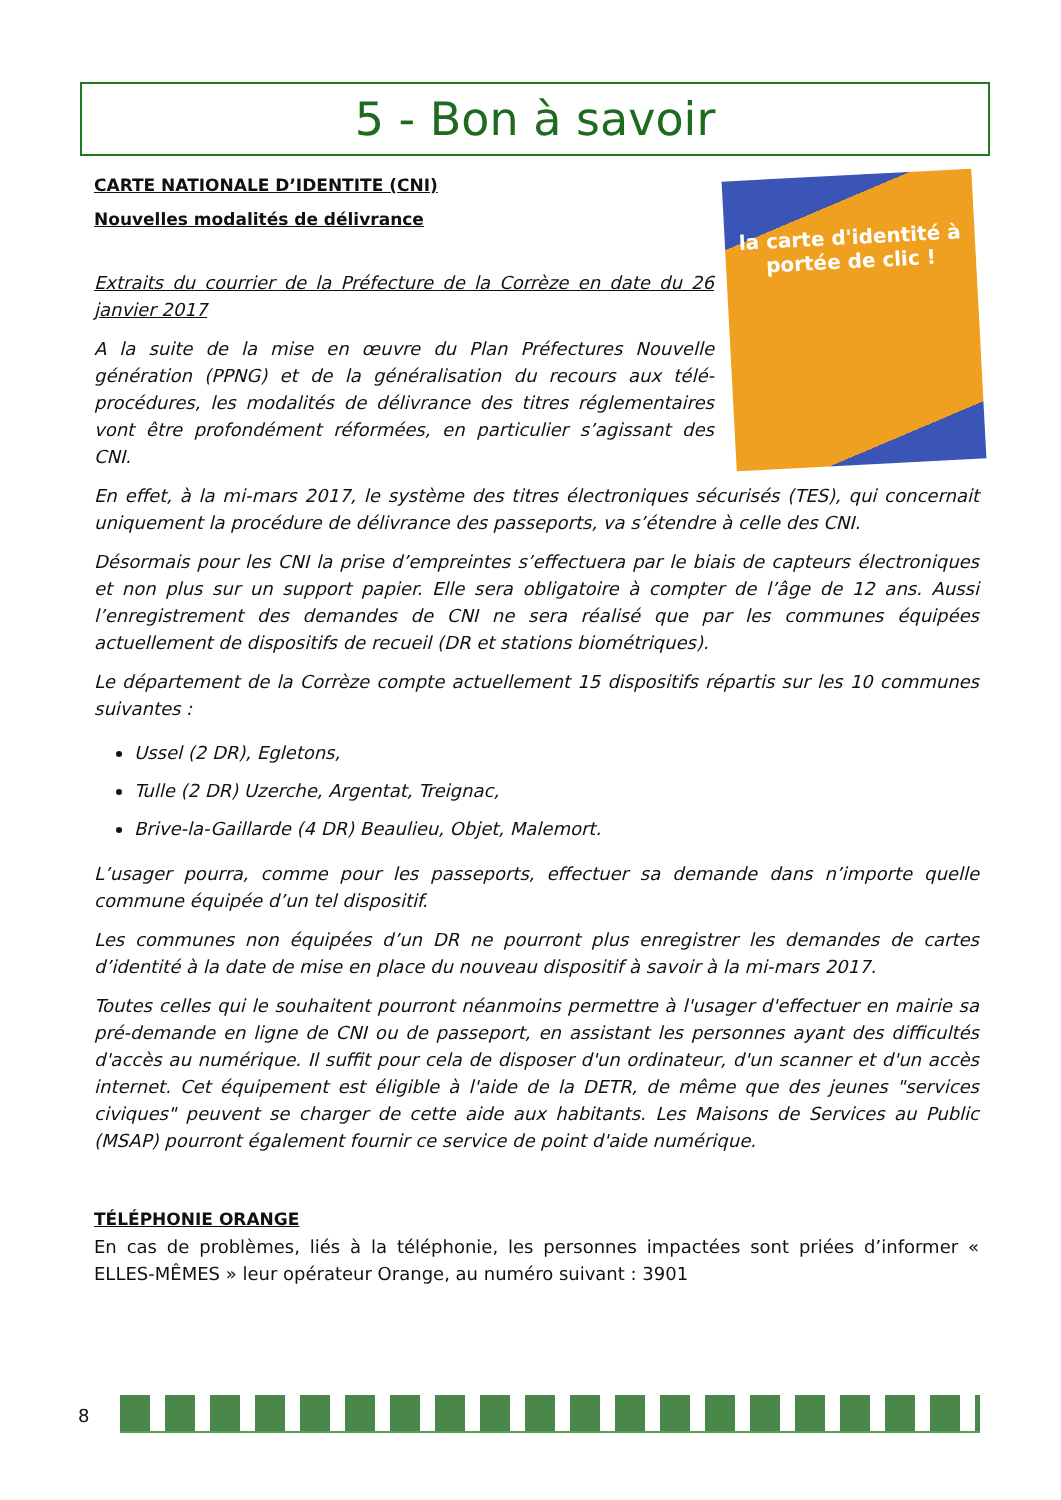5 - Bon à savoir
la carte d'identité à portée de clic !
CARTE NATIONALE D’IDENTITE (CNI)
Nouvelles modalités de délivrance
Extraits du courrier de la Préfecture de la Corrèze en date du 26 janvier 2017
A la suite de la mise en œuvre du Plan Préfectures Nouvelle génération (PPNG) et de la généralisation du recours aux télé-procédures, les modalités de délivrance des titres réglementaires vont être profondément réformées, en particulier s’agissant des CNI.
En effet, à la mi-mars 2017, le système des titres électroniques sécurisés (TES), qui concernait uniquement la procédure de délivrance des passeports, va s’étendre à celle des CNI.
Désormais pour les CNI la prise d’empreintes s’effectuera par le biais de capteurs électroniques et non plus sur un support papier. Elle sera obligatoire à compter de l’âge de 12 ans. Aussi l’enregistrement des demandes de CNI ne sera réalisé que par les communes équipées actuellement de dispositifs de recueil (DR et stations biométriques).
Le département de la Corrèze compte actuellement 15 dispositifs répartis sur les 10 communes suivantes :
Ussel (2 DR), Egletons,
Tulle (2 DR) Uzerche, Argentat, Treignac,
Brive-la-Gaillarde (4 DR) Beaulieu, Objet, Malemort.
L’usager pourra, comme pour les passeports, effectuer sa demande dans n’importe quelle commune équipée d’un tel dispositif.
Les communes non équipées d’un DR ne pourront plus enregistrer les demandes de cartes d’identité à la date de mise en place du nouveau dispositif à savoir à la mi-mars 2017.
Toutes celles qui le souhaitent pourront néanmoins permettre à l'usager d'effectuer en mairie sa pré-demande en ligne de CNI ou de passeport, en assistant les personnes ayant des difficultés d'accès au numérique. Il suffit pour cela de disposer d'un ordinateur, d'un scanner et d'un accès internet. Cet équipement est éligible à l'aide de la DETR, de même que des jeunes "services civiques" peuvent se charger de cette aide aux habitants. Les Maisons de Services au Public (MSAP) pourront également fournir ce service de point d'aide numérique.
TÉLÉPHONIE ORANGE
En cas de problèmes, liés à la téléphonie, les personnes impactées sont priées d’informer « ELLES-MÊMES » leur opérateur Orange, au numéro suivant : 3901
8